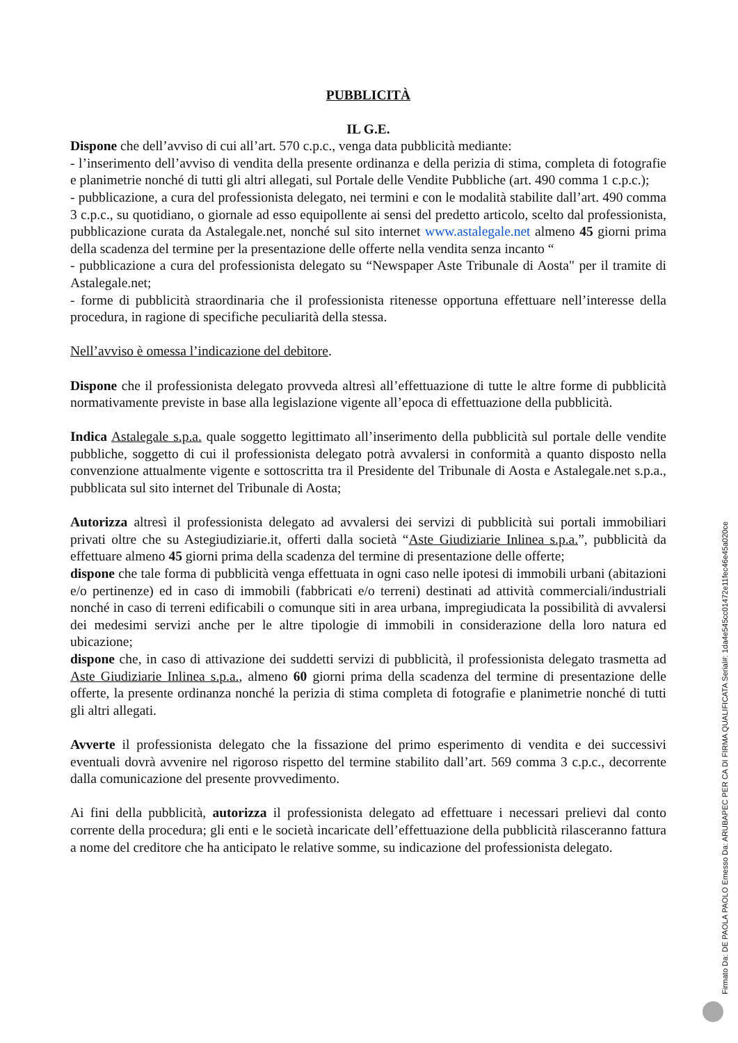PUBBLICITÀ
IL G.E.
Dispone che dell’avviso di cui all’art. 570 c.p.c., venga data pubblicità mediante:
- l’inserimento dell’avviso di vendita della presente ordinanza e della perizia di stima, completa di fotografie e planimetrie nonché di tutti gli altri allegati, sul Portale delle Vendite Pubbliche (art. 490 comma 1 c.p.c.);
- pubblicazione, a cura del professionista delegato, nei termini e con le modalità stabilite dall’art. 490 comma 3 c.p.c., su quotidiano, o giornale ad esso equipollente ai sensi del predetto articolo, scelto dal professionista, pubblicazione curata da Astalegale.net, nonché sul sito internet www.astalegale.net almeno 45 giorni prima della scadenza del termine per la presentazione delle offerte nella vendita senza incanto “
- pubblicazione a cura del professionista delegato su “Newspaper Aste Tribunale di Aosta" per il tramite di Astalegale.net;
- forme di pubblicità straordinaria che il professionista ritenesse opportuna effettuare nell’interesse della procedura, in ragione di specifiche peculiarità della stessa.
Nell’avviso è omessa l’indicazione del debitore.
Dispone che il professionista delegato provveda altresì all’effettuazione di tutte le altre forme di pubblicità normativamente previste in base alla legislazione vigente all’epoca di effettuazione della pubblicità.
Indica Astalegale s.p.a. quale soggetto legittimato all’inserimento della pubblicità sul portale delle vendite pubbliche, soggetto di cui il professionista delegato potrà avvalersi in conformità a quanto disposto nella convenzione attualmente vigente e sottoscritta tra il Presidente del Tribunale di Aosta e Astalegale.net s.p.a., pubblicata sul sito internet del Tribunale di Aosta;
Autorizza altresì il professionista delegato ad avvalersi dei servizi di pubblicità sui portali immobiliari privati oltre che su Astegiudiziarie.it, offerti dalla società “Aste Giudiziarie Inlinea s.p.a.”, pubblicità da effettuare almeno 45 giorni prima della scadenza del termine di presentazione delle offerte;
dispone che tale forma di pubblicità venga effettuata in ogni caso nelle ipotesi di immobili urbani (abitazioni e/o pertinenze) ed in caso di immobili (fabbricati e/o terreni) destinati ad attività commerciali/industriali nonché in caso di terreni edificabili o comunque siti in area urbana, impregiudicata la possibilità di avvalersi dei medesimi servizi anche per le altre tipologie di immobili in considerazione della loro natura ed ubicazione;
dispone che, in caso di attivazione dei suddetti servizi di pubblicità, il professionista delegato trasmetta ad Aste Giudiziarie Inlinea s.p.a., almeno 60 giorni prima della scadenza del termine di presentazione delle offerte, la presente ordinanza nonché la perizia di stima completa di fotografie e planimetrie nonché di tutti gli altri allegati.
Avverte il professionista delegato che la fissazione del primo esperimento di vendita e dei successivi eventuali dovrà avvenire nel rigoroso rispetto del termine stabilito dall’art. 569 comma 3 c.p.c., decorrente dalla comunicazione del presente provvedimento.
Ai fini della pubblicità, autorizza il professionista delegato ad effettuare i necessari prelievi dal conto corrente della procedura; gli enti e le società incaricate dell’effettuazione della pubblicità rilasceranno fattura a nome del creditore che ha anticipato le relative somme, su indicazione del professionista delegato.
Firmato Da: DE PAOLA PAOLO Emesso Da: ARUBAPEC PER CA DI FIRMA QUALIFICATA Serial#: 1da4e545cc01472e11fec46e45a020ce